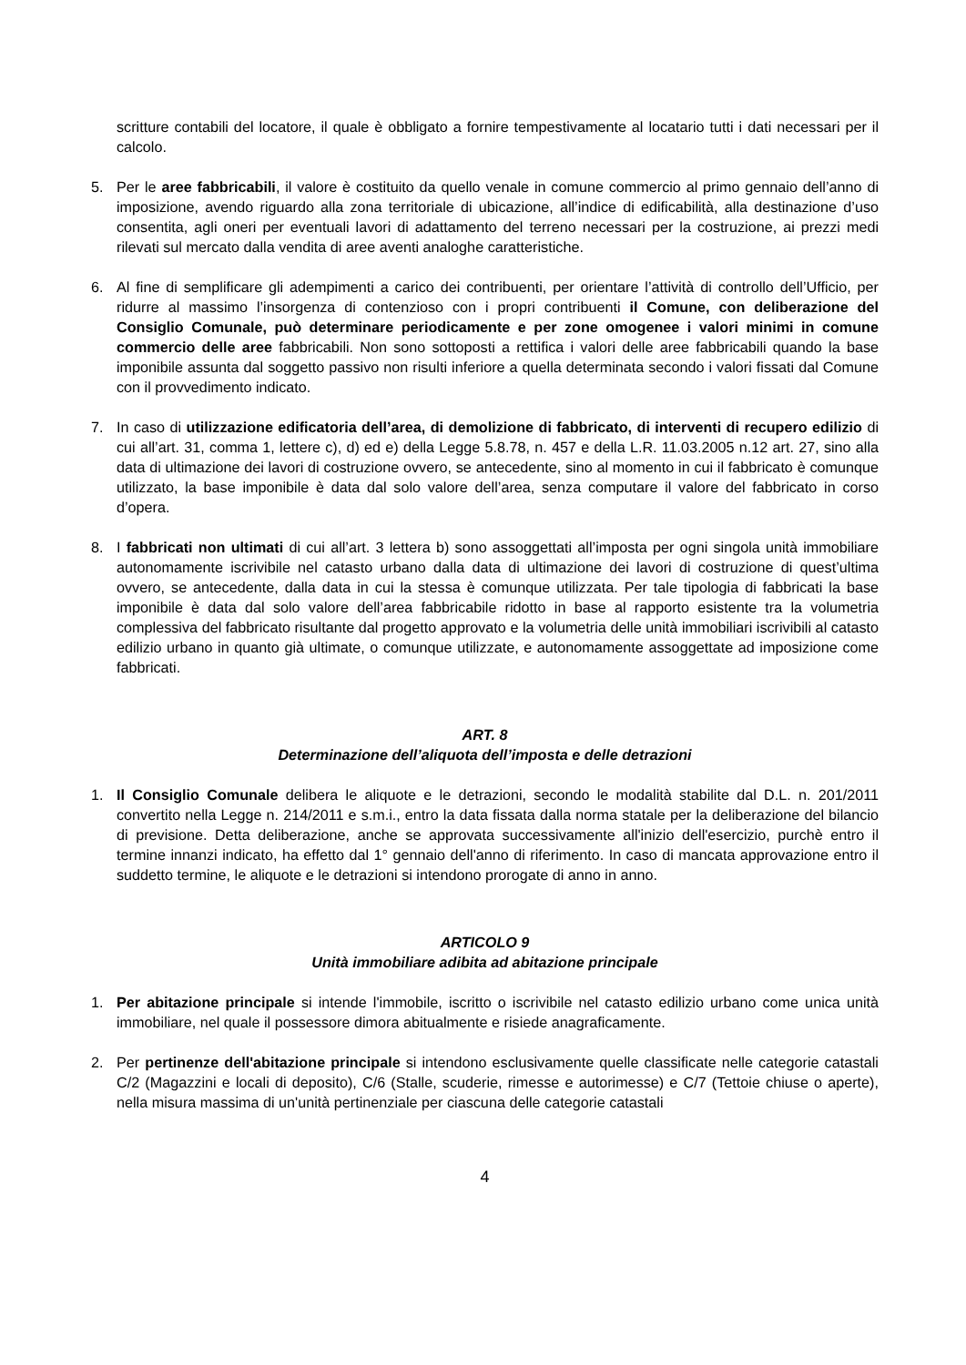scritture contabili del locatore, il quale è obbligato a fornire tempestivamente al locatario tutti i dati necessari per il calcolo.
5. Per le aree fabbricabili, il valore è costituito da quello venale in comune commercio al primo gennaio dell’anno di imposizione, avendo riguardo alla zona territoriale di ubicazione, all’indice di edificabilità, alla destinazione d’uso consentita, agli oneri per eventuali lavori di adattamento del terreno necessari per la costruzione, ai prezzi medi rilevati sul mercato dalla vendita di aree aventi analoghe caratteristiche.
6. Al fine di semplificare gli adempimenti a carico dei contribuenti, per orientare l’attività di controllo dell’Ufficio, per ridurre al massimo l’insorgenza di contenzioso con i propri contribuenti il Comune, con deliberazione del Consiglio Comunale, può determinare periodicamente e per zone omogenee i valori minimi in comune commercio delle aree fabbricabili. Non sono sottoposti a rettifica i valori delle aree fabbricabili quando la base imponibile assunta dal soggetto passivo non risulti inferiore a quella determinata secondo i valori fissati dal Comune con il provvedimento indicato.
7. In caso di utilizzazione edificatoria dell’area, di demolizione di fabbricato, di interventi di recupero edilizio di cui all’art. 31, comma 1, lettere c), d) ed e) della Legge 5.8.78, n. 457 e della L.R. 11.03.2005 n.12 art. 27, sino alla data di ultimazione dei lavori di costruzione ovvero, se antecedente, sino al momento in cui il fabbricato è comunque utilizzato, la base imponibile è data dal solo valore dell’area, senza computare il valore del fabbricato in corso d’opera.
8. I fabbricati non ultimati di cui all’art. 3 lettera b) sono assoggettati all’imposta per ogni singola unità immobiliare autonomamente iscrivibile nel catasto urbano dalla data di ultimazione dei lavori di costruzione di quest’ultima ovvero, se antecedente, dalla data in cui la stessa è comunque utilizzata. Per tale tipologia di fabbricati la base imponibile è data dal solo valore dell’area fabbricabile ridotto in base al rapporto esistente tra la volumetria complessiva del fabbricato risultante dal progetto approvato e la volumetria delle unità immobiliari iscrivibili al catasto edilizio urbano in quanto già ultimate, o comunque utilizzate, e autonomamente assoggettate ad imposizione come fabbricati.
ART. 8
Determinazione dell’aliquota dell’imposta e delle detrazioni
1. Il Consiglio Comunale delibera le aliquote e le detrazioni, secondo le modalità stabilite dal D.L. n. 201/2011 convertito nella Legge n. 214/2011 e s.m.i., entro la data fissata dalla norma statale per la deliberazione del bilancio di previsione. Detta deliberazione, anche se approvata successivamente all'inizio dell'esercizio, purchè entro il termine innanzi indicato, ha effetto dal 1° gennaio dell'anno di riferimento. In caso di mancata approvazione entro il suddetto termine, le aliquote e le detrazioni si intendono prorogate di anno in anno.
ARTICOLO 9
Unità immobiliare adibita ad abitazione principale
1. Per abitazione principale si intende l'immobile, iscritto o iscrivibile nel catasto edilizio urbano come unica unità immobiliare, nel quale il possessore dimora abitualmente e risiede anagraficamente.
2. Per pertinenze dell'abitazione principale si intendono esclusivamente quelle classificate nelle categorie catastali C/2 (Magazzini e locali di deposito), C/6 (Stalle, scuderie, rimesse e autorimesse) e C/7 (Tettoie chiuse o aperte), nella misura massima di un'unità pertinenziale per ciascuna delle categorie catastali
4